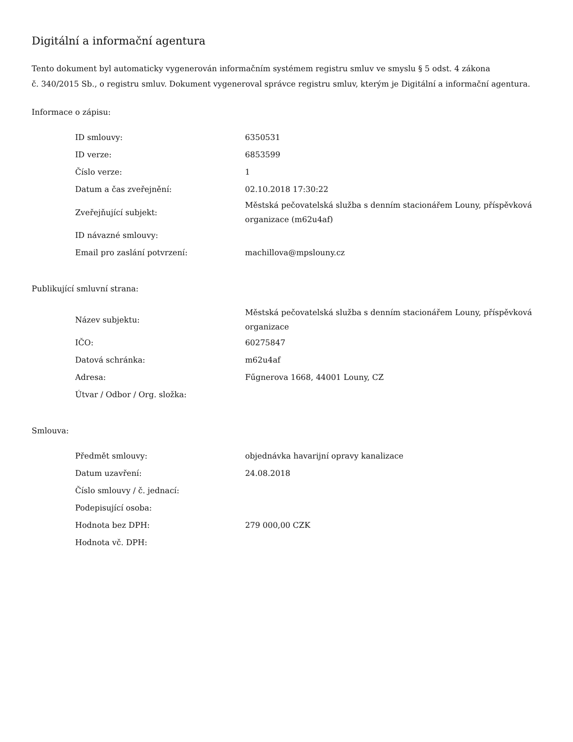Digitální a informační agentura
Tento dokument byl automaticky vygenerován informačním systémem registru smluv ve smyslu § 5 odst. 4 zákona
č. 340/2015 Sb., o registru smluv. Dokument vygeneroval správce registru smluv, kterým je Digitální a informační agentura.
Informace o zápisu:
| ID smlouvy: | 6350531 |
| ID verze: | 6853599 |
| Číslo verze: | 1 |
| Datum a čas zveřejnění: | 02.10.2018 17:30:22 |
| Zveřejňující subjekt: | Městská pečovatelská služba s denním stacionářem Louny, příspěvková organizace (m62u4af) |
| ID návazné smlouvy: | |
| Email pro zaslání potvrzení: | machillova@mpslouny.cz |
Publikující smluvní strana:
| Název subjektu: | Městská pečovatelská služba s denním stacionářem Louny, příspěvková organizace |
| IČO: | 60275847 |
| Datová schránka: | m62u4af |
| Adresa: | Fűgnerova 1668, 44001 Louny, CZ |
| Útvar / Odbor / Org. složka: | |
Smlouva:
| Předmět smlouvy: | objednávka havarijní opravy kanalizace |
| Datum uzavření: | 24.08.2018 |
| Číslo smlouvy / č. jednací: | |
| Podepisující osoba: | |
| Hodnota bez DPH: | 279 000,00 CZK |
| Hodnota vč. DPH: | |